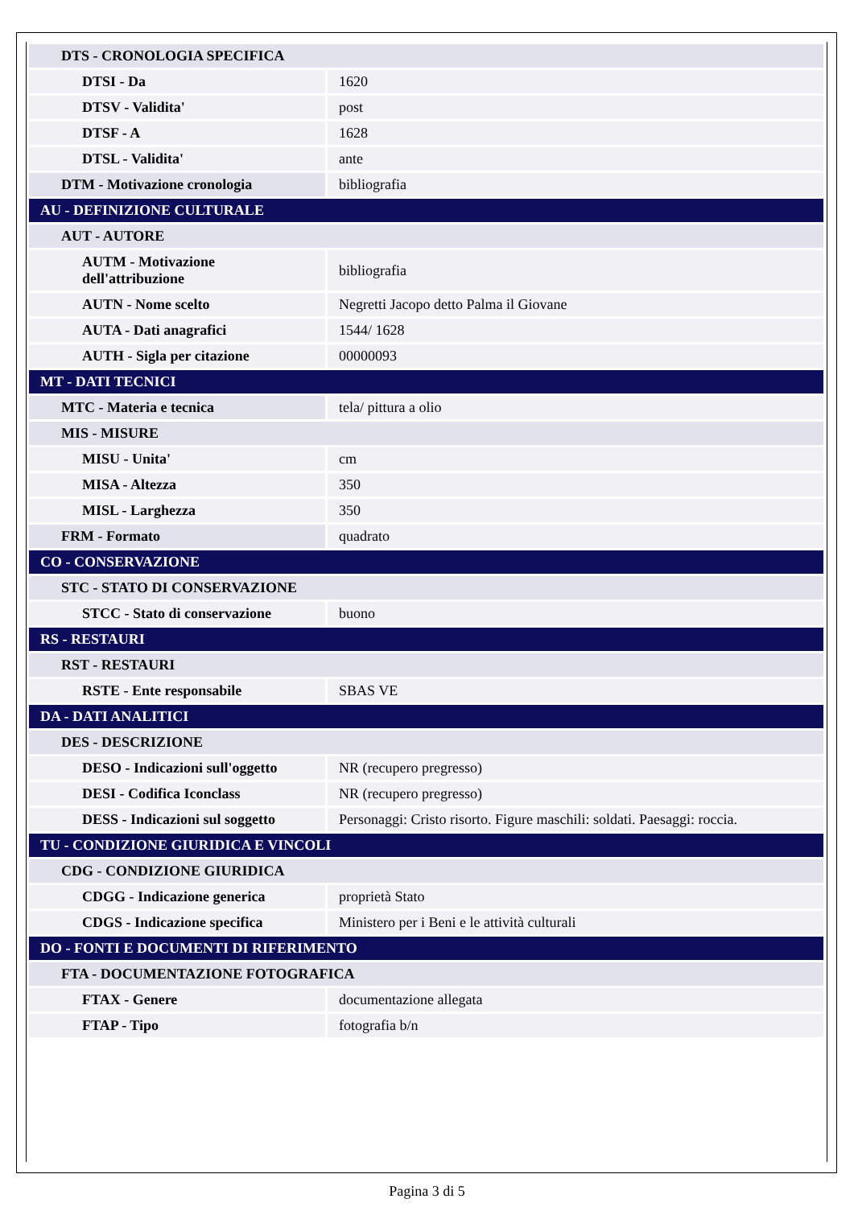| DTS - CRONOLOGIA SPECIFICA | |
| DTSI - Da | 1620 |
| DTSV - Validita' | post |
| DTSF - A | 1628 |
| DTSL - Validita' | ante |
| DTM - Motivazione cronologia | bibliografia |
| AU - DEFINIZIONE CULTURALE | |
| AUT - AUTORE | |
| AUTM - Motivazione dell'attribuzione | bibliografia |
| AUTN - Nome scelto | Negretti Jacopo detto Palma il Giovane |
| AUTA - Dati anagrafici | 1544/ 1628 |
| AUTH - Sigla per citazione | 00000093 |
| MT - DATI TECNICI | |
| MTC - Materia e tecnica | tela/ pittura a olio |
| MIS - MISURE | |
| MISU - Unita' | cm |
| MISA - Altezza | 350 |
| MISL - Larghezza | 350 |
| FRM - Formato | quadrato |
| CO - CONSERVAZIONE | |
| STC - STATO DI CONSERVAZIONE | |
| STCC - Stato di conservazione | buono |
| RS - RESTAURI | |
| RST - RESTAURI | |
| RSTE - Ente responsabile | SBAS VE |
| DA - DATI ANALITICI | |
| DES - DESCRIZIONE | |
| DESO - Indicazioni sull'oggetto | NR (recupero pregresso) |
| DESI - Codifica Iconclass | NR (recupero pregresso) |
| DESS - Indicazioni sul soggetto | Personaggi: Cristo risorto. Figure maschili: soldati. Paesaggi: roccia. |
| TU - CONDIZIONE GIURIDICA E VINCOLI | |
| CDG - CONDIZIONE GIURIDICA | |
| CDGG - Indicazione generica | proprietà Stato |
| CDGS - Indicazione specifica | Ministero per i Beni e le attività culturali |
| DO - FONTI E DOCUMENTI DI RIFERIMENTO | |
| FTA - DOCUMENTAZIONE FOTOGRAFICA | |
| FTAX - Genere | documentazione allegata |
| FTAP - Tipo | fotografia b/n |
Pagina 3 di 5